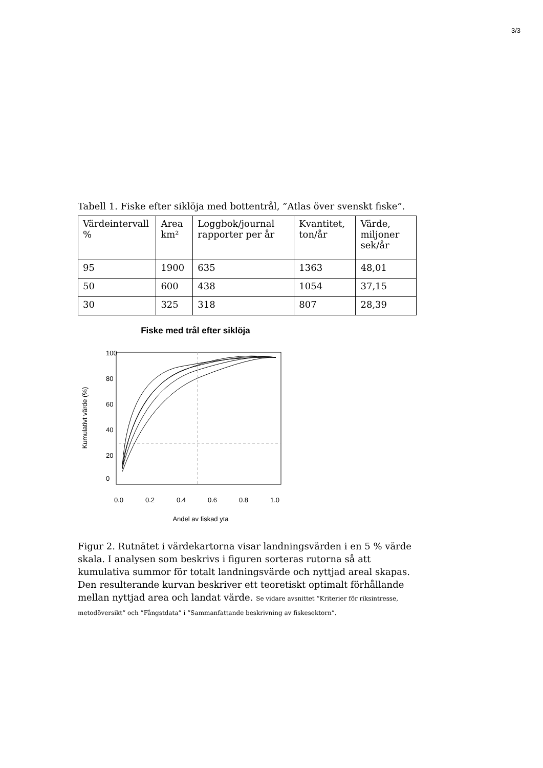3/3
Tabell 1. Fiske efter siklöja med bottentrål, ”Atlas över svenskt fiske”.
| Värdeintervall % | Area km² | Loggbok/journal rapporter per år | Kvantitet, ton/år | Värde, miljoner sek/år |
| 95 | 1900 | 635 | 1363 | 48,01 |
| 50 | 600 | 438 | 1054 | 37,15 |
| 30 | 325 | 318 | 807 | 28,39 |
Fiske med trål efter siklöja
0.0
0.2
0.4
0.6
0.8
1.0
Andel av fiskad yta
0
20
40
60
80
100
Kumulativt värde (%)
Figur 2. Rutnätet i värdekartorna visar landningsvärden i en 5 % värde skala. I analysen som beskrivs i figuren sorteras rutorna så att kumulativa summor för totalt landningsvärde och nyttjad areal skapas. Den resulterande kurvan beskriver ett teoretiskt optimalt förhållande mellan nyttjad area och landat värde. Se vidare avsnittet ”Kriterier för riksintresse, metodöversikt” och ”Fångstdata” i ”Sammanfattande beskrivning av fiskesektorn”.